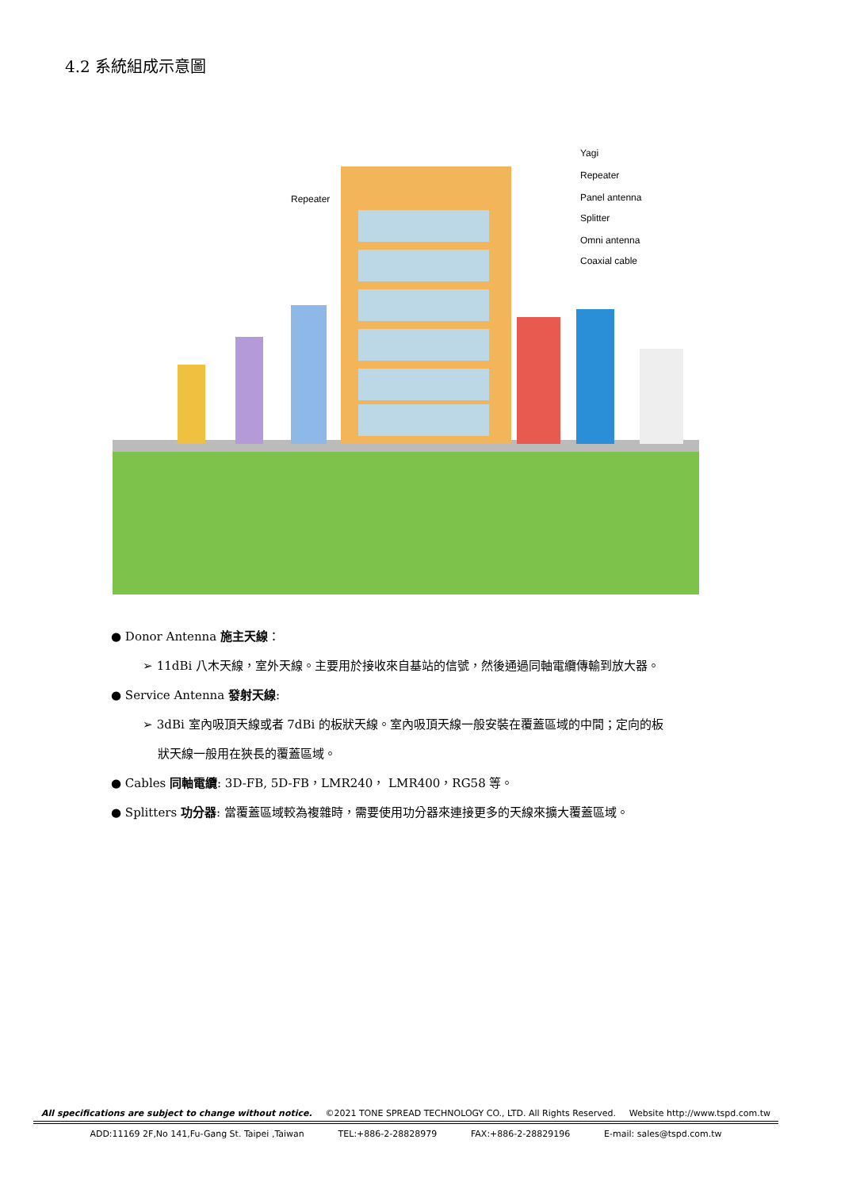4.2 系統組成示意圖
Repeater
Yagi
Repeater
Panel antenna
Splitter
Omni antenna
Coaxial cable
● Donor Antenna 施主天線：
➢ 11dBi 八木天線，室外天線。主要用於接收來自基站的信號，然後通過同軸電纜傳輸到放大器。
● Service Antenna 發射天線:
➢ 3dBi 室內吸頂天線或者 7dBi 的板狀天線。室內吸頂天線一般安裝在覆蓋區域的中間；定向的板
狀天線一般用在狹長的覆蓋區域。
● Cables 同軸電纜: 3D-FB, 5D-FB，LMR240， LMR400，RG58 等。
● Splitters 功分器: 當覆蓋區域較為複雜時，需要使用功分器來連接更多的天線來擴大覆蓋區域。
All specifications are subject to change without notice. ©2021 TONE SPREAD TECHNOLOGY CO., LTD. All Rights Reserved. Website http://www.tspd.com.tw
ADD:11169 2F,No 141,Fu-Gang St. Taipei ,Taiwan TEL:+886-2-28828979 FAX:+886-2-28829196 E-mail: sales@tspd.com.tw